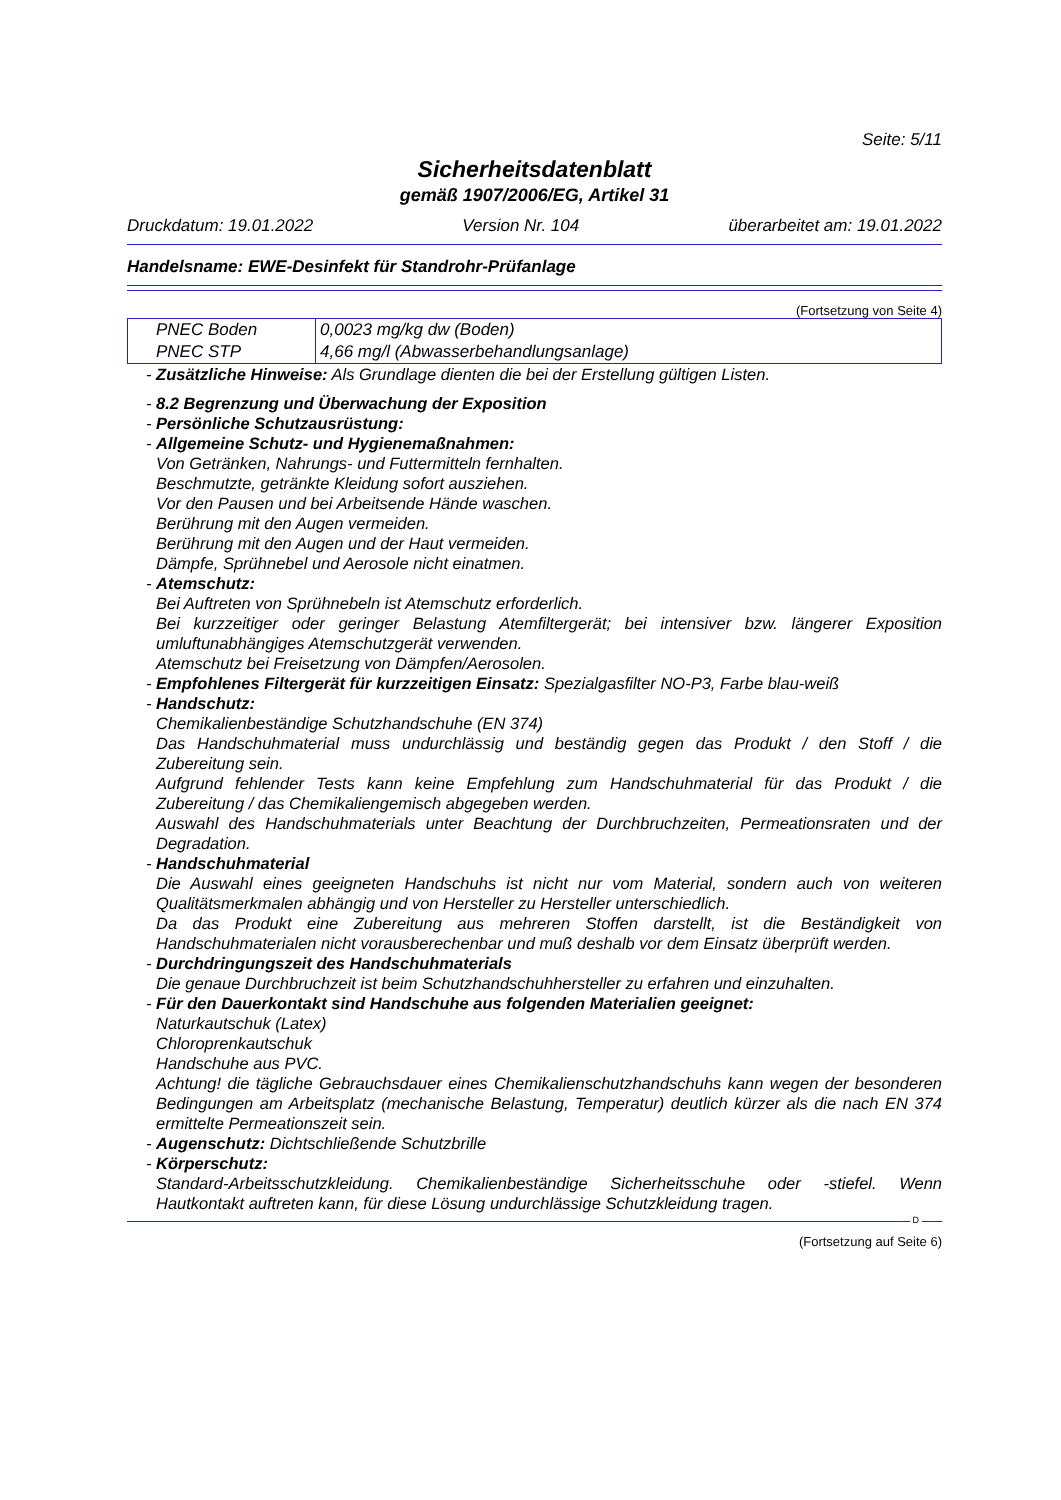Seite: 5/11
Sicherheitsdatenblatt
gemäß 1907/2006/EG, Artikel 31
Druckdatum: 19.01.2022 Version Nr. 104 überarbeitet am: 19.01.2022
Handelsname: EWE-Desinfekt für Standrohr-Prüfanlage
(Fortsetzung von Seite 4)
| PNEC Boden | 0,0023 mg/kg dw (Boden) |
| PNEC STP | 4,66 mg/l (Abwasserbehandlungsanlage) |
- Zusätzliche Hinweise: Als Grundlage dienten die bei der Erstellung gültigen Listen.
- 8.2 Begrenzung und Überwachung der Exposition
- Persönliche Schutzausrüstung:
- Allgemeine Schutz- und Hygienemaßnahmen:
Von Getränken, Nahrungs- und Futtermitteln fernhalten.
Beschmutzte, getränkte Kleidung sofort ausziehen.
Vor den Pausen und bei Arbeitsende Hände waschen.
Berührung mit den Augen vermeiden.
Berührung mit den Augen und der Haut vermeiden.
Dämpfe, Sprühnebel und Aerosole nicht einatmen.
- Atemschutz:
Bei Auftreten von Sprühnebeln ist Atemschutz erforderlich.
Bei kurzzeitiger oder geringer Belastung Atemfiltergerät; bei intensiver bzw. längerer Exposition umluftunabhängiges Atemschutzgerät verwenden.
Atemschutz bei Freisetzung von Dämpfen/Aerosolen.
- Empfohlenes Filtergerät für kurzzeitigen Einsatz: Spezialgasfilter NO-P3, Farbe blau-weiß
- Handschutz:
Chemikalienbeständige Schutzhandschuhe (EN 374)
Das Handschuhmaterial muss undurchlässig und beständig gegen das Produkt / den Stoff / die Zubereitung sein.
Aufgrund fehlender Tests kann keine Empfehlung zum Handschuhmaterial für das Produkt / die Zubereitung / das Chemikaliengemisch abgegeben werden.
Auswahl des Handschuhmaterials unter Beachtung der Durchbruchzeiten, Permeationsraten und der Degradation.
- Handschuhmaterial
Die Auswahl eines geeigneten Handschuhs ist nicht nur vom Material, sondern auch von weiteren Qualitätsmerkmalen abhängig und von Hersteller zu Hersteller unterschiedlich.
Da das Produkt eine Zubereitung aus mehreren Stoffen darstellt, ist die Beständigkeit von Handschuhmaterialen nicht vorausberechenbar und muß deshalb vor dem Einsatz überprüft werden.
- Durchdringungszeit des Handschuhmaterials
Die genaue Durchbruchzeit ist beim Schutzhandschuhhersteller zu erfahren und einzuhalten.
- Für den Dauerkontakt sind Handschuhe aus folgenden Materialien geeignet:
Naturkautschuk (Latex)
Chloroprenkautschuk
Handschuhe aus PVC.
Achtung! die tägliche Gebrauchsdauer eines Chemikalienschutzhandschuhs kann wegen der besonderen Bedingungen am Arbeitsplatz (mechanische Belastung, Temperatur) deutlich kürzer als die nach EN 374 ermittelte Permeationszeit sein.
- Augenschutz: Dichtschließende Schutzbrille
- Körperschutz:
Standard-Arbeitsschutzkleidung. Chemikalienbeständige Sicherheitsschuhe oder -stiefel. Wenn Hautkontakt auftreten kann, für diese Lösung undurchlässige Schutzkleidung tragen.
D
(Fortsetzung auf Seite 6)